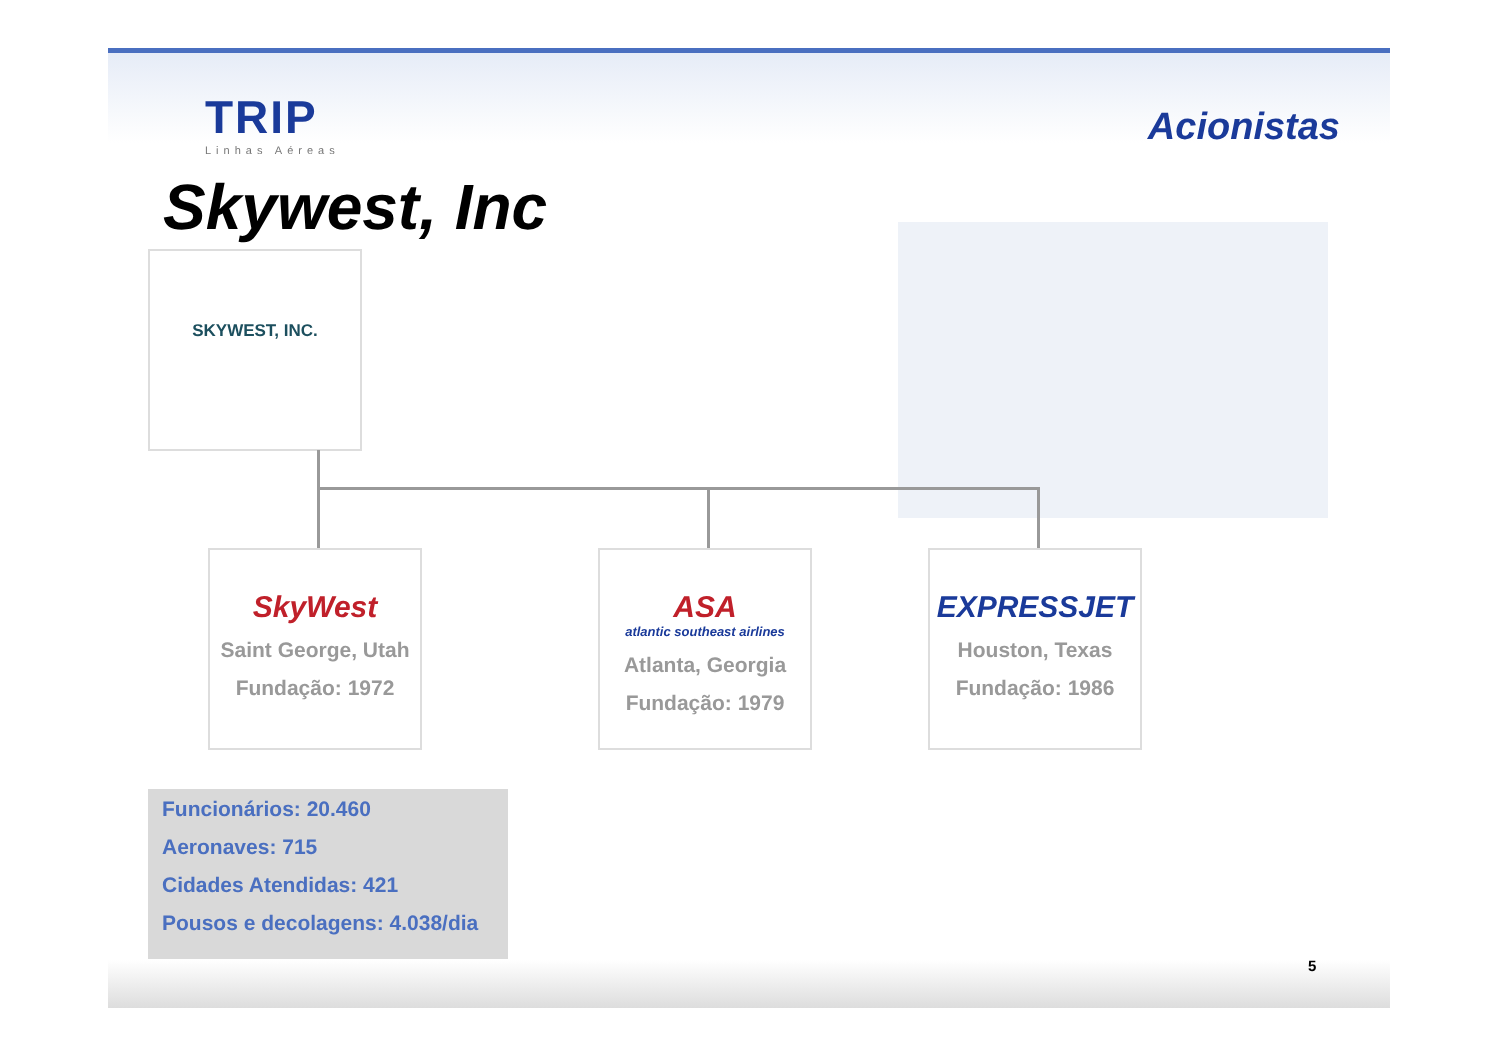TRIP
Linhas Aéreas
Acionistas
Skywest, Inc
SKYWEST, INC.
SkyWest
Saint George, Utah
Fundação: 1972
ASA
atlantic southeast airlines
Atlanta, Georgia
Fundação: 1979
EXPRESSJET
Houston, Texas
Fundação: 1986
Funcionários: 20.460
Aeronaves: 715
Cidades Atendidas: 421
Pousos e decolagens: 4.038/dia
5